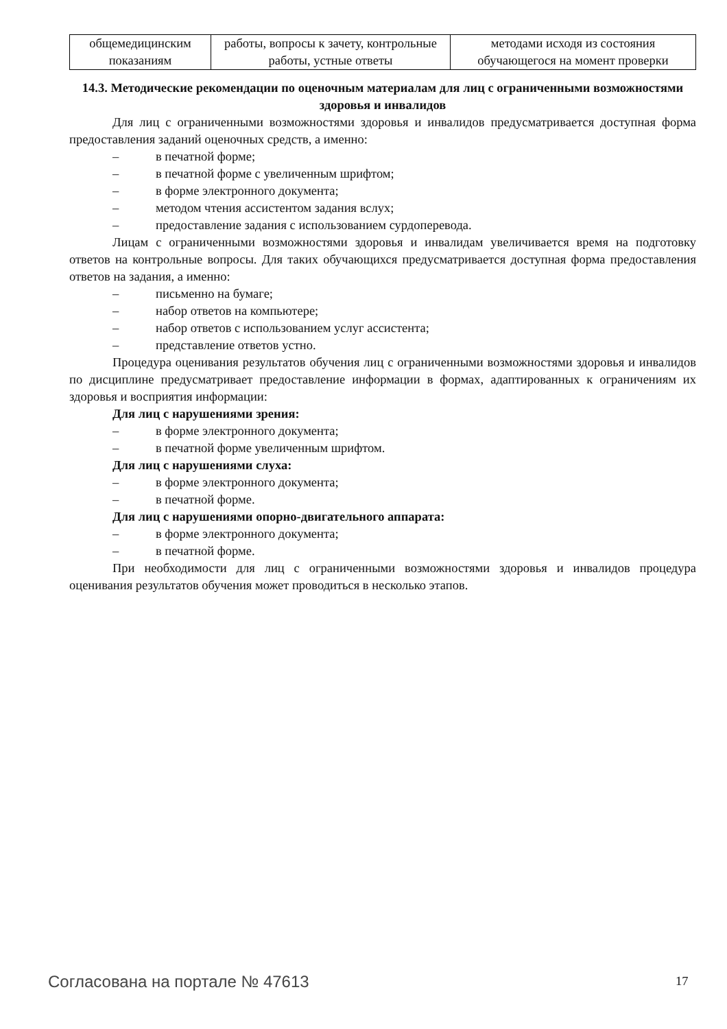| общемедицинским показаниям | работы, вопросы к зачету, контрольные работы, устные ответы | методами исходя из состояния обучающегося на момент проверки |
14.3. Методические рекомендации по оценочным материалам для лиц с ограниченными возможностями здоровья и инвалидов
Для лиц с ограниченными возможностями здоровья и инвалидов предусматривается доступная форма предоставления заданий оценочных средств, а именно:
– в печатной форме;
– в печатной форме с увеличенным шрифтом;
– в форме электронного документа;
– методом чтения ассистентом задания вслух;
– предоставление задания с использованием сурдоперевода.
Лицам с ограниченными возможностями здоровья и инвалидам увеличивается время на подготовку ответов на контрольные вопросы. Для таких обучающихся предусматривается доступная форма предоставления ответов на задания, а именно:
– письменно на бумаге;
– набор ответов на компьютере;
– набор ответов с использованием услуг ассистента;
– представление ответов устно.
Процедура оценивания результатов обучения лиц с ограниченными возможностями здоровья и инвалидов по дисциплине предусматривает предоставление информации в формах, адаптированных к ограничениям их здоровья и восприятия информации:
Для лиц с нарушениями зрения:
– в форме электронного документа;
– в печатной форме увеличенным шрифтом.
Для лиц с нарушениями слуха:
– в форме электронного документа;
– в печатной форме.
Для лиц с нарушениями опорно-двигательного аппарата:
– в форме электронного документа;
– в печатной форме.
При необходимости для лиц с ограниченными возможностями здоровья и инвалидов процедура оценивания результатов обучения может проводиться в несколько этапов.
Согласована на портале № 47613 17